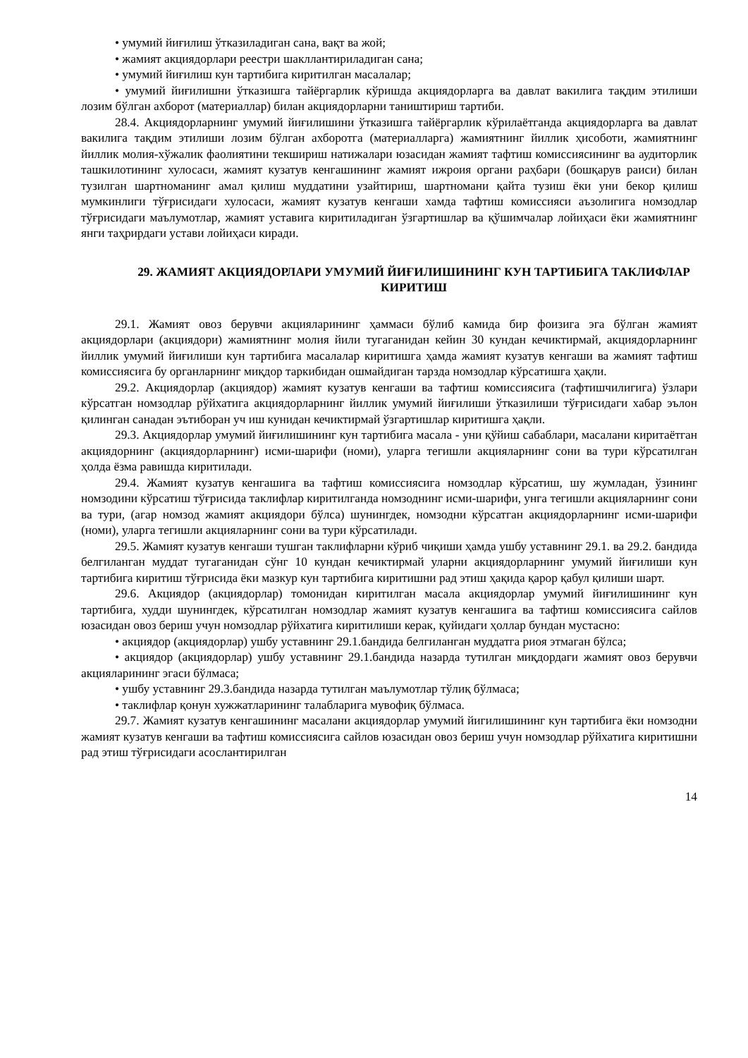• умумий йиғилиш ўтказиладиган сана, вақт ва жой;
• жамият акциядорлари реестри шакллантириладиган сана;
• умумий йиғилиш кун тартибига киритилган масалалар;
• умумий йиғилишни ўтказишга тайёргарлик кўришда акциядорларга ва давлат вакилига тақдим этилиши лозим бўлган ахборот (материаллар) билан акциядорларни таништириш тартиби.
28.4. Акциядорларнинг умумий йиғилишини ўтказишга тайёргарлик кўрилаётганда акциядорларга ва давлат вакилига тақдим этилиши лозим бўлган ахборотга (материалларга) жамиятнинг йиллик ҳисоботи, жамиятнинг йиллик молия-хўжалик фаолиятини текшириш натижалари юзасидан жамият тафтиш комиссиясининг ва аудиторлик ташкилотининг хулосаси, жамият кузатув кенгашининг жамият ижроия органи раҳбари (бошқарув раиси) билан тузилган шартноманинг амал қилиш муддатини узайтириш, шартномани қайта тузиш ёки уни бекор қилиш мумкинлиги тўғрисидаги хулосаси, жамият кузатув кенгаши хамда тафтиш комиссияси аъзолигига номзодлар тўғрисидаги маълумотлар, жамият уставига киритиладиган ўзгартишлар ва қўшимчалар лойиҳаси ёки жамиятнинг янги таҳрирдаги устави лойиҳаси киради.
29. ЖАМИЯТ АКЦИЯДОРЛАРИ УМУМИЙ ЙИҒИЛИШИНИНГ КУН ТАРТИБИГА ТАКЛИФЛАР КИРИТИШ
29.1. Жамият овоз берувчи акцияларининг ҳаммаси бўлиб камида бир фоизига эга бўлган жамият акциядорлари (акциядори) жамиятнинг молия йили тугаганидан кейин 30 кундан кечиктирмай, акциядорларнинг йиллик умумий йиғилиши кун тартибига масалалар киритишга ҳамда жамият кузатув кенгаши ва жамият тафтиш комиссиясига бу органларнинг миқдор таркибидан ошмайдиган тарзда номзодлар кўрсатишга ҳақли.
29.2. Акциядорлар (акциядор) жамият кузатув кенгаши ва тафтиш комиссиясига (тафтишчилигига) ўзлари кўрсатган номзодлар рўйхатига акциядорларнинг йиллик умумий йиғилиши ўтказилиши тўғрисидаги хабар эълон қилинган санадан эътиборан уч иш кунидан кечиктирмай ўзгартишлар киритишга ҳақли.
29.3. Акциядорлар умумий йиғилишининг кун тартибига масала - уни қўйиш сабаблари, масалани киритаётган акциядорнинг (акциядорларнинг) исми-шарифи (номи), уларга тегишли акцияларнинг сони ва тури кўрсатилган ҳолда ёзма равишда киритилади.
29.4. Жамият кузатув кенгашига ва тафтиш комиссиясига номзодлар кўрсатиш, шу жумладан, ўзининг номзодини кўрсатиш тўғрисида таклифлар киритилганда номзоднинг исми-шарифи, унга тегишли акцияларнинг сони ва тури, (агар номзод жамият акциядори бўлса) шунингдек, номзодни кўрсатган акциядорларнинг исми-шарифи (номи), уларга тегишли акцияларнинг сони ва тури кўрсатилади.
29.5. Жамият кузатув кенгаши тушган таклифларни кўриб чиқиши ҳамда ушбу уставнинг 29.1. ва 29.2. бандида белгиланган муддат тугаганидан сўнг 10 кундан кечиктирмай уларни акциядорларнинг умумий йиғилиши кун тартибига киритиш тўғрисида ёки мазкур кун тартибига киритишни рад этиш ҳақида қарор қабул қилиши шарт.
29.6. Акциядор (акциядорлар) томонидан киритилган масала акциядорлар умумий йиғилишининг кун тартибига, худди шунингдек, кўрсатилган номзодлар жамият кузатув кенгашига ва тафтиш комиссиясига сайлов юзасидан овоз бериш учун номзодлар рўйхатига киритилиши керак, қуйидаги ҳоллар бундан мустасно:
• акциядор (акциядорлар) ушбу уставнинг 29.1.бандида белгиланган муддатга риоя этмаган бўлса;
• акциядор (акциядорлар) ушбу уставнинг 29.1.бандида назарда тутилган миқдордаги жамият овоз берувчи акцияларининг эгаси бўлмаса;
• ушбу уставнинг 29.3.бандида назарда тутилган маълумотлар тўлиқ бўлмаса;
• таклифлар қонун хужжатларининг талабларига мувофиқ бўлмаса.
29.7. Жамият кузатув кенгашининг масалани акциядорлар умумий йигилишининг кун тартибига ёки номзодни жамият кузатув кенгаши ва тафтиш комиссиясига сайлов юзасидан овоз бериш учун номзодлар рўйхатига киритишни рад этиш тўғрисидаги асослантирилган
14